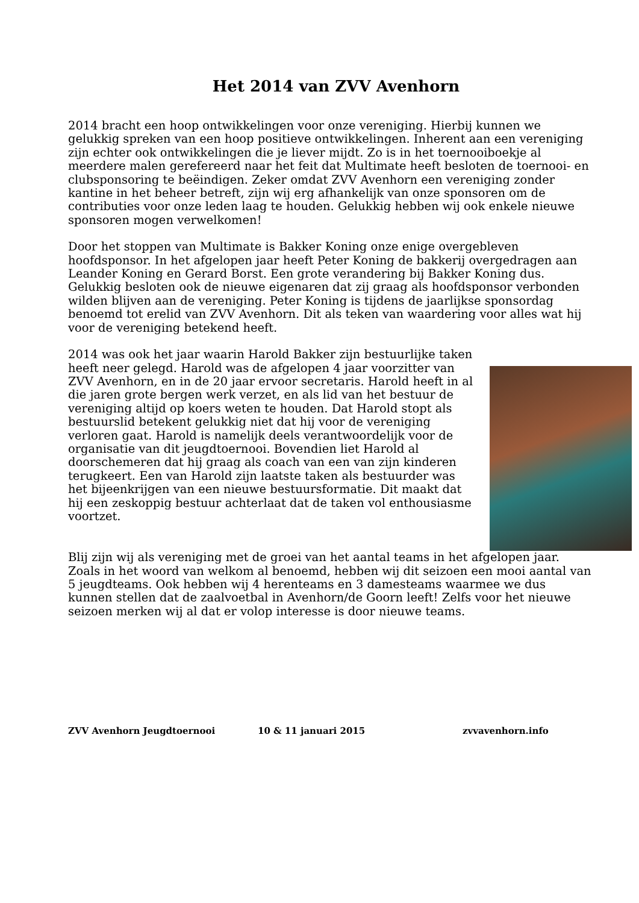Het 2014 van ZVV Avenhorn
2014 bracht een hoop ontwikkelingen voor onze vereniging. Hierbij kunnen we gelukkig spreken van een hoop positieve ontwikkelingen. Inherent aan een vereniging zijn echter ook ontwikkelingen die je liever mijdt. Zo is in het toernooiboekje al meerdere malen gerefereerd naar het feit dat Multimate heeft besloten de toernooi- en clubsponsoring te beëindigen. Zeker omdat ZVV Avenhorn een vereniging zonder kantine in het beheer betreft, zijn wij erg afhankelijk van onze sponsoren om de contributies voor onze leden laag te houden. Gelukkig hebben wij ook enkele nieuwe sponsoren mogen verwelkomen!
Door het stoppen van Multimate is Bakker Koning onze enige overgebleven hoofdsponsor. In het afgelopen jaar heeft Peter Koning de bakkerij overgedragen aan Leander Koning en Gerard Borst. Een grote verandering bij Bakker Koning dus. Gelukkig besloten ook de nieuwe eigenaren dat zij graag als hoofdsponsor verbonden wilden blijven aan de vereniging. Peter Koning is tijdens de jaarlijkse sponsordag benoemd tot erelid van ZVV Avenhorn. Dit als teken van waardering voor alles wat hij voor de vereniging betekend heeft.
2014 was ook het jaar waarin Harold Bakker zijn bestuurlijke taken heeft neer gelegd. Harold was de afgelopen 4 jaar voorzitter van ZVV Avenhorn, en in de 20 jaar ervoor secretaris. Harold heeft in al die jaren grote bergen werk verzet, en als lid van het bestuur de vereniging altijd op koers weten te houden. Dat Harold stopt als bestuurslid betekent gelukkig niet dat hij voor de vereniging verloren gaat. Harold is namelijk deels verantwoordelijk voor de organisatie van dit jeugdtoernooi. Bovendien liet Harold al doorschemeren dat hij graag als coach van een van zijn kinderen terugkeert. Een van Harold zijn laatste taken als bestuurder was het bijeenkrijgen van een nieuwe bestuursformatie. Dit maakt dat hij een zeskoppig bestuur achterlaat dat de taken vol enthousiasme voortzet.
Blij zijn wij als vereniging met de groei van het aantal teams in het afgelopen jaar. Zoals in het woord van welkom al benoemd, hebben wij dit seizoen een mooi aantal van 5 jeugdteams. Ook hebben wij 4 herenteams en 3 damesteams waarmee we dus kunnen stellen dat de zaalvoetbal in Avenhorn/de Goorn leeft! Zelfs voor het nieuwe seizoen merken wij al dat er volop interesse is door nieuwe teams.
ZVV Avenhorn Jeugdtoernooi 10 & 11 januari 2015 zvvavenhorn.info